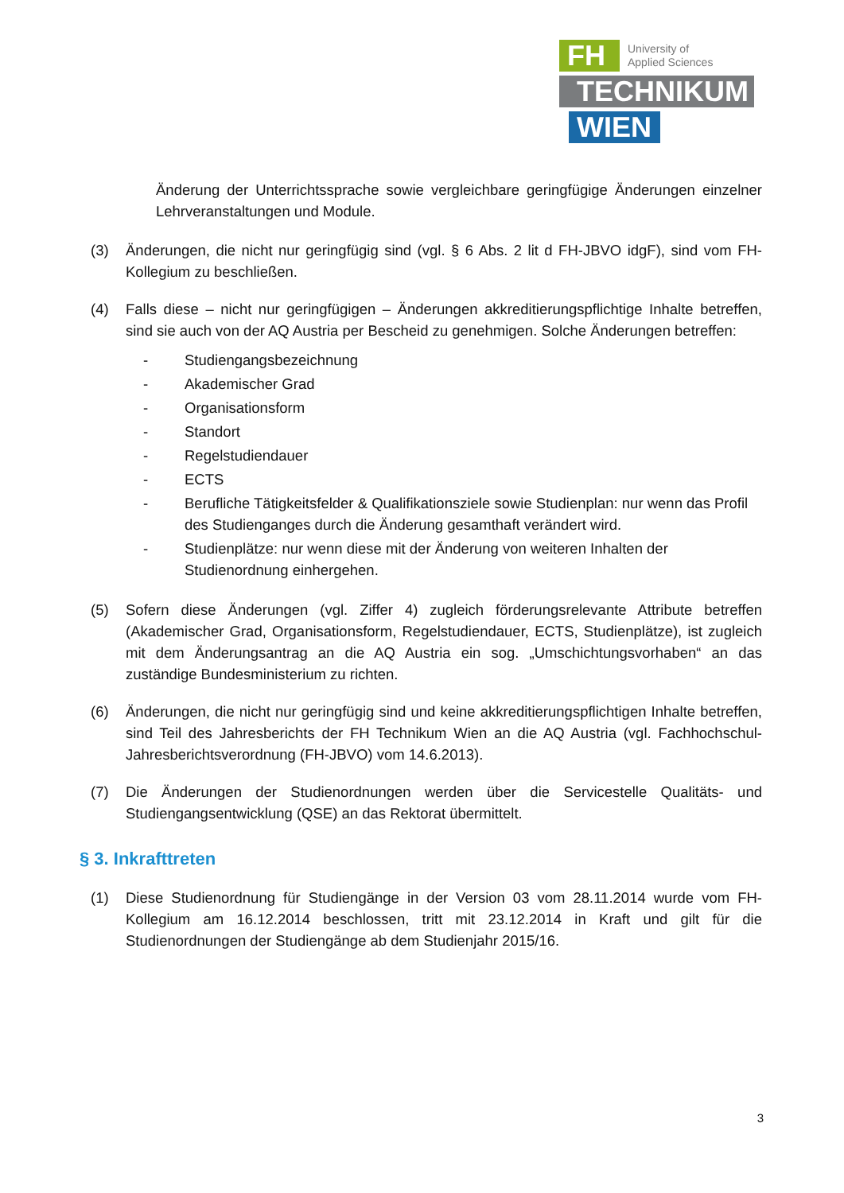FH
University of
Applied Sciences
TECHNIKUM
WIEN
Änderung der Unterrichtssprache sowie vergleichbare geringfügige Änderungen einzelner Lehrveranstaltungen und Module.
(3) Änderungen, die nicht nur geringfügig sind (vgl. § 6 Abs. 2 lit d FH-JBVO idgF), sind vom FH-Kollegium zu beschließen.
(4) Falls diese – nicht nur geringfügigen – Änderungen akkreditierungspflichtige Inhalte betreffen, sind sie auch von der AQ Austria per Bescheid zu genehmigen. Solche Änderungen betreffen:
- Studiengangsbezeichnung
- Akademischer Grad
- Organisationsform
- Standort
- Regelstudiendauer
- ECTS
- Berufliche Tätigkeitsfelder & Qualifikationsziele sowie Studienplan: nur wenn das Profil des Studienganges durch die Änderung gesamthaft verändert wird.
- Studienplätze: nur wenn diese mit der Änderung von weiteren Inhalten der Studienordnung einhergehen.
(5) Sofern diese Änderungen (vgl. Ziffer 4) zugleich förderungsrelevante Attribute betreffen (Akademischer Grad, Organisationsform, Regelstudiendauer, ECTS, Studienplätze), ist zugleich mit dem Änderungsantrag an die AQ Austria ein sog. „Umschichtungsvorhaben“ an das zuständige Bundesministerium zu richten.
(6) Änderungen, die nicht nur geringfügig sind und keine akkreditierungspflichtigen Inhalte betreffen, sind Teil des Jahresberichts der FH Technikum Wien an die AQ Austria (vgl. Fachhochschul-Jahresberichtsverordnung (FH-JBVO) vom 14.6.2013).
(7) Die Änderungen der Studienordnungen werden über die Servicestelle Qualitäts- und Studiengangsentwicklung (QSE) an das Rektorat übermittelt.
§ 3. Inkrafttreten
(1) Diese Studienordnung für Studiengänge in der Version 03 vom 28.11.2014 wurde vom FH-Kollegium am 16.12.2014 beschlossen, tritt mit 23.12.2014 in Kraft und gilt für die Studienordnungen der Studiengänge ab dem Studienjahr 2015/16.
3